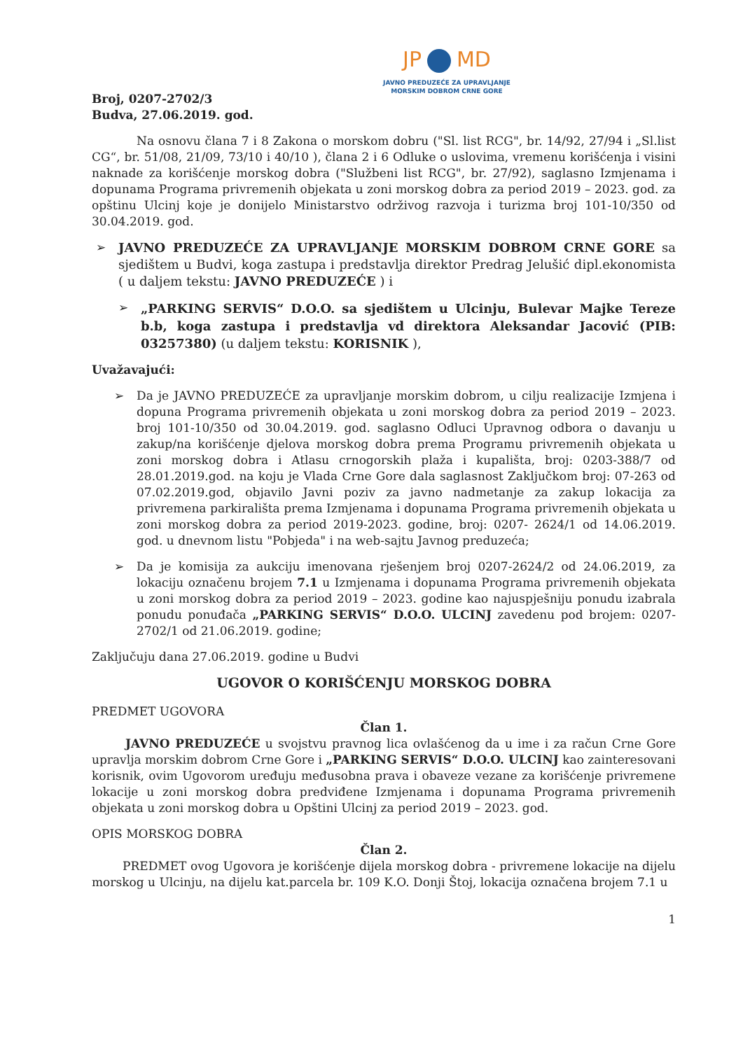JP MD
JAVNO PREDUZEĆE ZA UPRAVLJANJE
MORSKIM DOBROM CRNE GORE
Broj, 0207-2702/3
Budva, 27.06.2019. god.
Na osnovu člana 7 i 8 Zakona o morskom dobru ("Sl. list RCG", br. 14/92, 27/94 i „Sl.list CG“, br. 51/08, 21/09, 73/10 i 40/10 ), člana 2 i 6 Odluke o uslovima, vremenu korišćenja i visini naknade za korišćenje morskog dobra ("Službeni list RCG", br. 27/92), saglasno Izmjenama i dopunama Programa privremenih objekata u zoni morskog dobra za period 2019 – 2023. god. za opštinu Ulcinj koje je donijelo Ministarstvo održivog razvoja i turizma broj 101-10/350 od 30.04.2019. god.
➢
JAVNO PREDUZEĆE ZA UPRAVLJANJE MORSKIM DOBROM CRNE GORE sa sjedištem u Budvi, koga zastupa i predstavlja direktor Predrag Jelušić dipl.ekonomista ( u daljem tekstu: JAVNO PREDUZEĆE ) i
➢
„PARKING SERVIS“ D.O.O. sa sjedištem u Ulcinju, Bulevar Majke Tereze b.b, koga zastupa i predstavlja vd direktora Aleksandar Jacović (PIB: 03257380) (u daljem tekstu: KORISNIK ),
Uvažavajući:
➢ Da je JAVNO PREDUZEĆE za upravljanje morskim dobrom, u cilju realizacije Izmjena i dopuna Programa privremenih objekata u zoni morskog dobra za period 2019 – 2023. broj 101-10/350 od 30.04.2019. god. saglasno Odluci Upravnog odbora o davanju u zakup/na korišćenje djelova morskog dobra prema Programu privremenih objekata u zoni morskog dobra i Atlasu crnogorskih plaža i kupališta, broj: 0203-388/7 od 28.01.2019.god. na koju je Vlada Crne Gore dala saglasnost Zaključkom broj: 07-263 od 07.02.2019.god, objavilo Javni poziv za javno nadmetanje za zakup lokacija za privremena parkirališta prema Izmjenama i dopunama Programa privremenih objekata u zoni morskog dobra za period 2019-2023. godine, broj: 0207- 2624/1 od 14.06.2019. god. u dnevnom listu "Pobjeda" i na web-sajtu Javnog preduzeća;
➢ Da je komisija za aukciju imenovana rješenjem broj 0207-2624/2 od 24.06.2019, za lokaciju označenu brojem 7.1 u Izmjenama i dopunama Programa privremenih objekata u zoni morskog dobra za period 2019 – 2023. godine kao najuspješniju ponudu izabrala ponudu ponuđača „PARKING SERVIS“ D.O.O. ULCINJ zavedenu pod brojem: 0207-2702/1 od 21.06.2019. godine;
Zaključuju dana 27.06.2019. godine u Budvi
UGOVOR O KORIŠĆENJU MORSKOG DOBRA
PREDMET UGOVORA
Član 1.
JAVNO PREDUZEĆE u svojstvu pravnog lica ovlašćenog da u ime i za račun Crne Gore upravlja morskim dobrom Crne Gore i „PARKING SERVIS“ D.O.O. ULCINJ kao zainteresovani korisnik, ovim Ugovorom uređuju međusobna prava i obaveze vezane za korišćenje privremene lokacije u zoni morskog dobra predviđene Izmjenama i dopunama Programa privremenih objekata u zoni morskog dobra u Opštini Ulcinj za period 2019 – 2023. god.
OPIS MORSKOG DOBRA
Član 2.
PREDMET ovog Ugovora je korišćenje dijela morskog dobra - privremene lokacije na dijelu morskog u Ulcinju, na dijelu kat.parcela br. 109 K.O. Donji Štoj, lokacija označena brojem 7.1 u
1